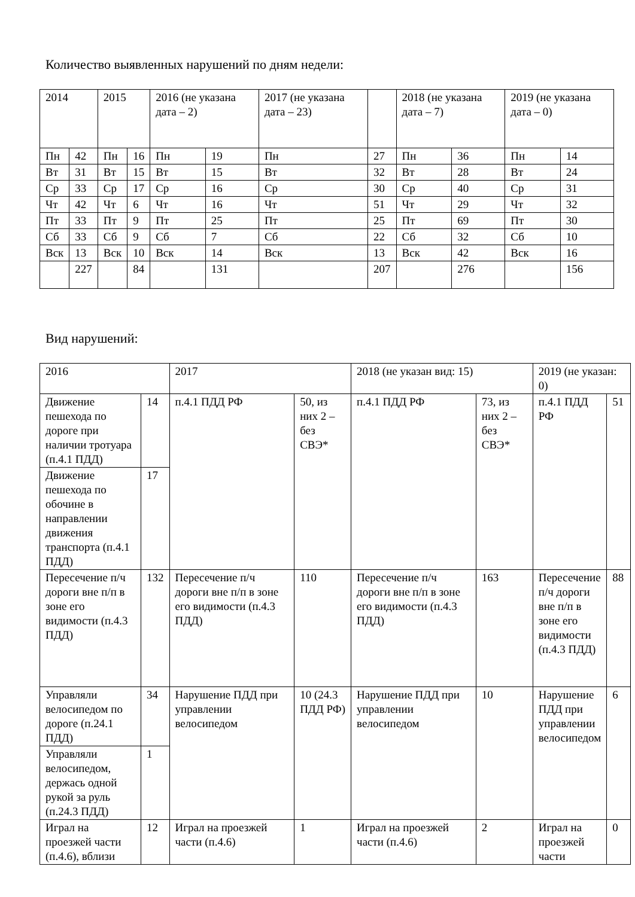Количество выявленных нарушений по дням недели:
| 2014 | | 2015 | | 2016 (не указана дата – 2) | | 2017 (не указана дата – 23) | | 2018 (не указана дата – 7) | | 2019 (не указана дата – 0) | |
| Пн | 42 | Пн | 16 | Пн | 19 | Пн | 27 | Пн | 36 | Пн | 14 |
| Вт | 31 | Вт | 15 | Вт | 15 | Вт | 32 | Вт | 28 | Вт | 24 |
| Ср | 33 | Ср | 17 | Ср | 16 | Ср | 30 | Ср | 40 | Ср | 31 |
| Чт | 42 | Чт | 6 | Чт | 16 | Чт | 51 | Чт | 29 | Чт | 32 |
| Пт | 33 | Пт | 9 | Пт | 25 | Пт | 25 | Пт | 69 | Пт | 30 |
| Сб | 33 | Сб | 9 | Сб | 7 | Сб | 22 | Сб | 32 | Сб | 10 |
| Вск | 13 | Вск | 10 | Вск | 14 | Вск | 13 | Вск | 42 | Вск | 16 |
| | 227 | | 84 | | 131 | | 207 | | 276 | | 156 |
Вид нарушений:
| 2016 | | 2017 | | 2018 (не указан вид: 15) | | 2019 (не указан: 0) | |
| Движение пешехода по дороге при наличии тротуара (п.4.1 ПДД) | 14 | п.4.1 ПДД РФ | 50, из них 2 – без СВЭ* | п.4.1 ПДД РФ | 73, из них 2 – без СВЭ* | п.4.1 ПДД РФ | 51 |
| Движение пешехода по обочине в направлении движения транспорта (п.4.1 ПДД) | 17 | | | | | | |
| Пересечение п/ч дороги вне п/п в зоне его видимости (п.4.3 ПДД) | 132 | Пересечение п/ч дороги вне п/п в зоне его видимости (п.4.3 ПДД) | 110 | Пересечение п/ч дороги вне п/п в зоне его видимости (п.4.3 ПДД) | 163 | Пересечение п/ч дороги вне п/п в зоне его видимости (п.4.3 ПДД) | 88 |
| Управляли велосипедом по дороге (п.24.1 ПДД) | 34 | Нарушение ПДД при управлении велосипедом | 10 (24.3 ПДД РФ) | Нарушение ПДД при управлении велосипедом | 10 | Нарушение ПДД при управлении велосипедом | 6 |
| Управляли велосипедом, держась одной рукой за руль (п.24.3 ПДД) | 1 | | | | | | |
| Играл на проезжей части (п.4.6), вблизи | 12 | Играл на проезжей части (п.4.6) | 1 | Играл на проезжей части (п.4.6) | 2 | Играл на проезжей части | 0 |